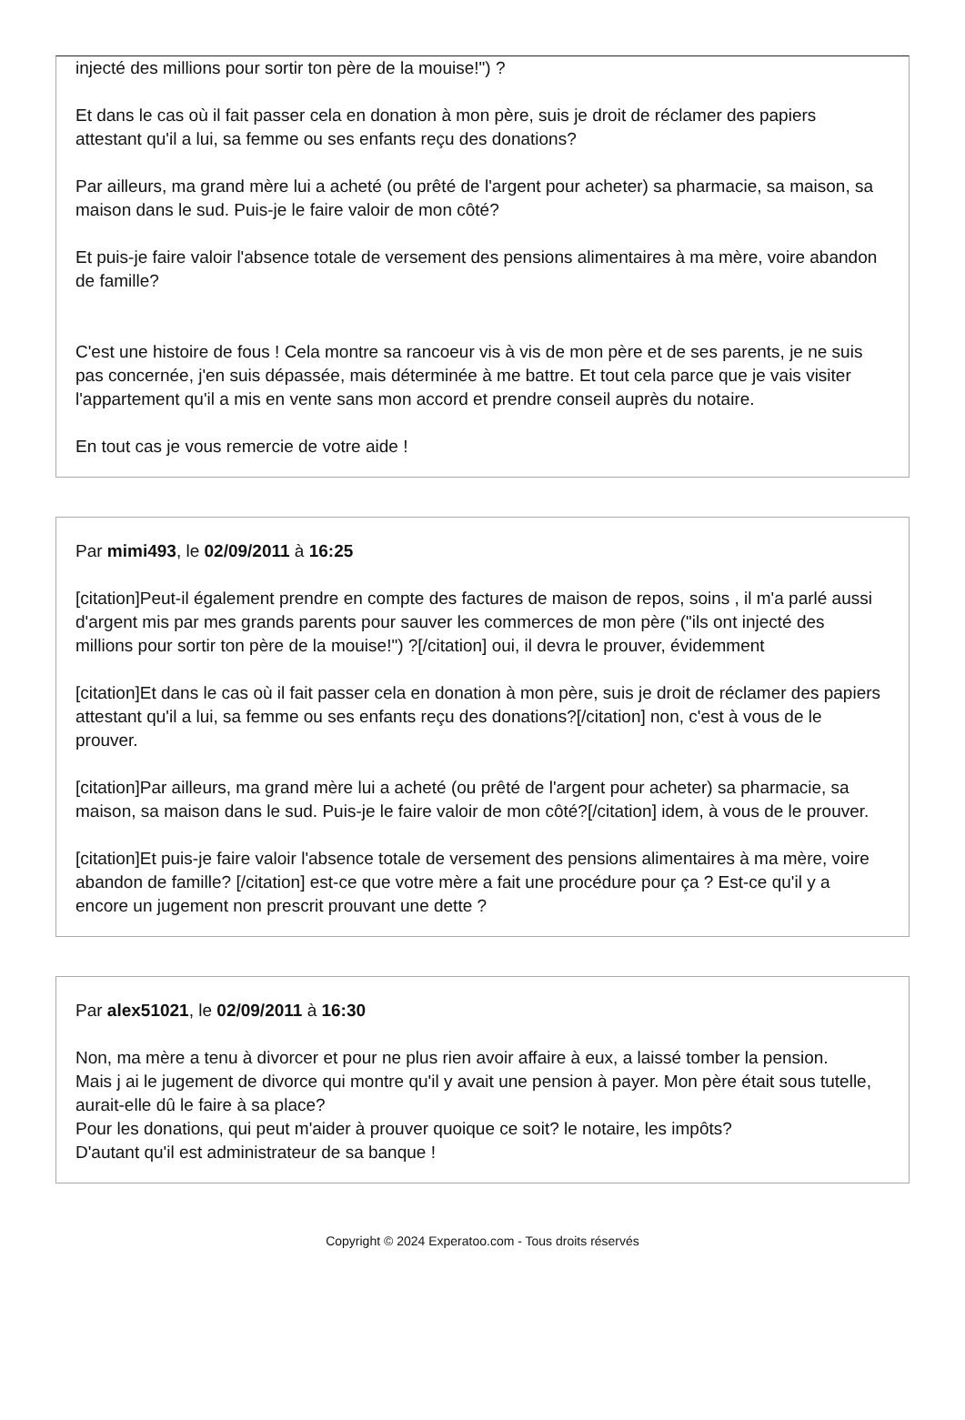injecté des millions pour sortir ton père de la mouise!") ?
Et dans le cas où il fait passer cela en donation à mon père, suis je droit de réclamer des papiers attestant qu'il a lui, sa femme ou ses enfants reçu des donations?
Par ailleurs, ma grand mère lui a acheté (ou prêté de l'argent pour acheter) sa pharmacie, sa maison, sa maison dans le sud. Puis-je le faire valoir de mon côté?
Et puis-je faire valoir l'absence totale de versement des pensions alimentaires à ma mère, voire abandon de famille?
C'est une histoire de fous ! Cela montre sa rancoeur vis à vis de mon père et de ses parents, je ne suis pas concernée, j'en suis dépassée, mais déterminée à me battre. Et tout cela parce que je vais visiter l'appartement qu'il a mis en vente sans mon accord et prendre conseil auprès du notaire.
En tout cas je vous remercie de votre aide !
Par mimi493, le 02/09/2011 à 16:25
[citation]Peut-il également prendre en compte des factures de maison de repos, soins , il m'a parlé aussi d'argent mis par mes grands parents pour sauver les commerces de mon père ("ils ont injecté des millions pour sortir ton père de la mouise!") ?[/citation] oui, il devra le prouver, évidemment
[citation]Et dans le cas où il fait passer cela en donation à mon père, suis je droit de réclamer des papiers attestant qu'il a lui, sa femme ou ses enfants reçu des donations?[/citation] non, c'est à vous de le prouver.
[citation]Par ailleurs, ma grand mère lui a acheté (ou prêté de l'argent pour acheter) sa pharmacie, sa maison, sa maison dans le sud. Puis-je le faire valoir de mon côté?[/citation] idem, à vous de le prouver.
[citation]Et puis-je faire valoir l'absence totale de versement des pensions alimentaires à ma mère, voire abandon de famille? [/citation] est-ce que votre mère a fait une procédure pour ça ? Est-ce qu'il y a encore un jugement non prescrit prouvant une dette ?
Par alex51021, le 02/09/2011 à 16:30
Non, ma mère a tenu à divorcer et pour ne plus rien avoir affaire à eux, a laissé tomber la pension.
Mais j ai le jugement de divorce qui montre qu'il y avait une pension à payer. Mon père était sous tutelle, aurait-elle dû le faire à sa place?
Pour les donations, qui peut m'aider à prouver quoique ce soit? le notaire, les impôts?
D'autant qu'il est administrateur de sa banque !
Copyright © 2024 Experatoo.com - Tous droits réservés